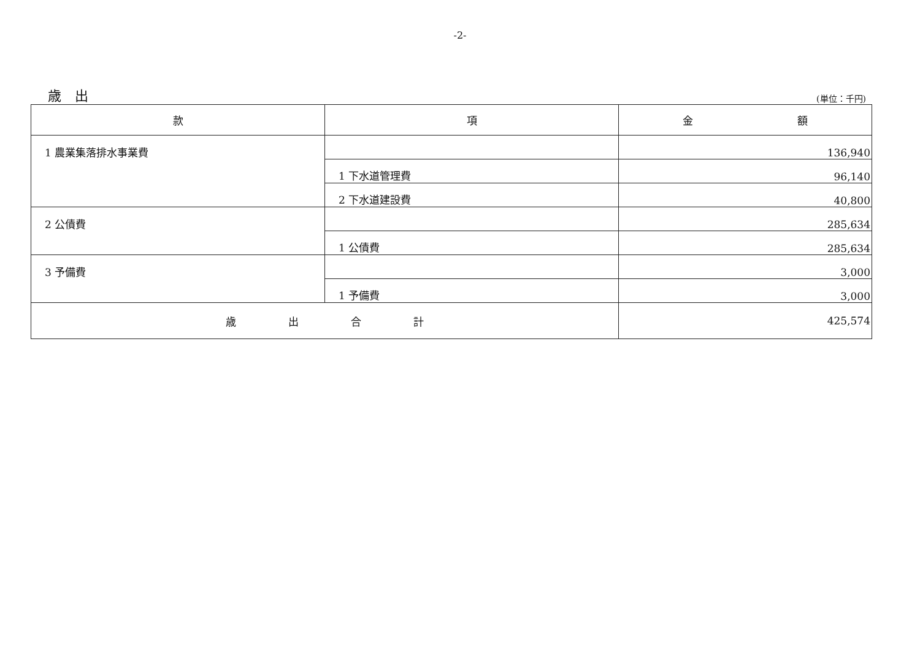-2-
歳　出
(単位：千円)
| 款 | 項 | 金 額 |
| --- | --- | --- |
| 1 農業集落排水事業費 | | 136,940 |
| | 1 下水道管理費 | 96,140 |
| | 2 下水道建設費 | 40,800 |
| 2 公債費 | | 285,634 |
| | 1 公債費 | 285,634 |
| 3 予備費 | | 3,000 |
| | 1 予備費 | 3,000 |
| 歳 出 合 計 | | 425,574 |